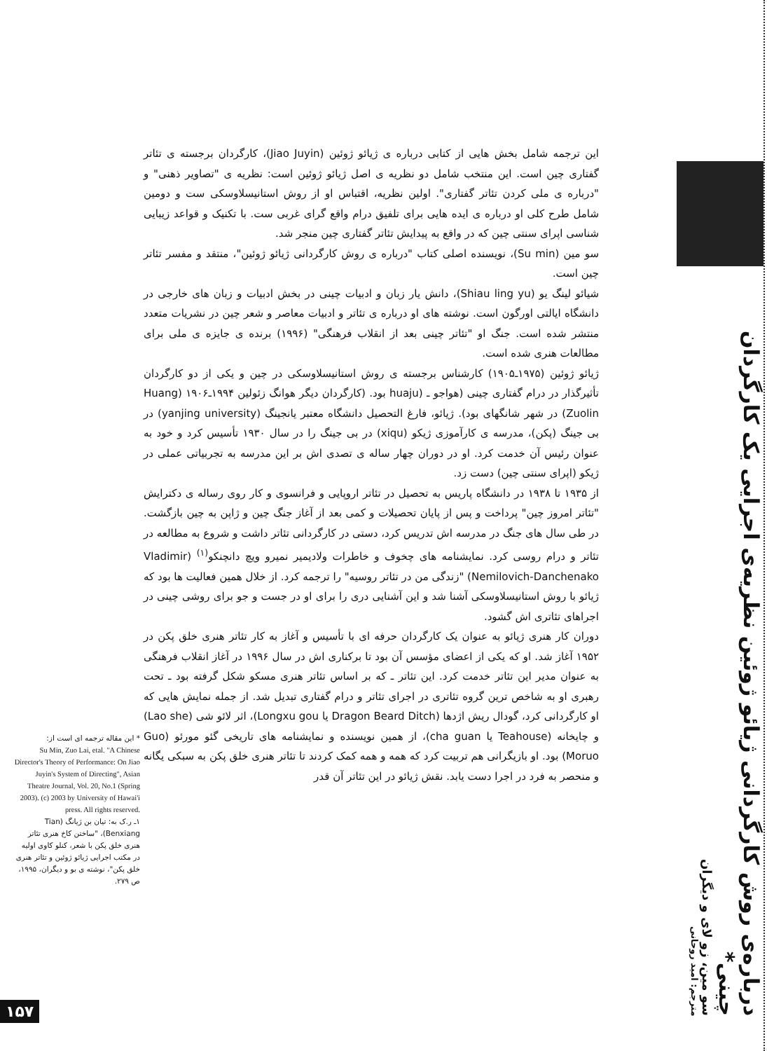این ترجمه شامل بخش هایی از کتابی درباره ی ژیائو ژوئین (Jiao Juyin)، کارگردان برجسته ی تئاتر گفتاری چین است. این منتخب شامل دو نظریه ی اصل ژیائو ژوئین است: نظریه ی "تصاویر ذهنی" و "درباره ی ملی کردن تئاتر گفتاری". اولین نظریه، اقتباس او از روش استانیسلاوسکی ست و دومین شامل طرح کلی او درباره ی ایده هایی برای تلفیق درام واقع گرای غربی ست. با تکنیک و قواعد زیبایی شناسی اپرای سنتی چین که در واقع به پیدایش تئاتر گفتاری چین منجر شد.
سو مین (Su min)، نویسنده اصلی کتاب "درباره ی روش کارگردانی ژیائو ژوئین"، منتقد و مفسر تئاتر چین است.
شیائو لینگ یو (Shiau ling yu)، دانش یار زبان و ادبیات چینی در بخش ادبیات و زبان های خارجی در دانشگاه ایالتی اورگون است. نوشته های او درباره ی تئاتر و ادبیات معاصر و شعر چین در نشریات متعدد منتشر شده است. جنگ او "تئاتر چینی بعد از انقلاب فرهنگی" (۱۹۹۶) برنده ی جایزه ی ملی برای مطالعات هنری شده است.
ژیائو ژوئین (۱۹۷۵ـ۱۹۰۵) کارشناس برجسته ی روش استانیسلاوسکی در چین و یکی از دو کارگردان تأثیرگذار در درام گفتاری چینی (هواجو ـ (huaju بود. (کارگردان دیگر هوانگ زئولین ۱۹۹۴ـ۱۹۰۶ (Huang Zuolin) در شهر شانگهای بود). ژیائو، فارغ التحصیل دانشگاه معتبر یانجینگ (yanjing university) در بی جینگ (پکن)، مدرسه ی کارآموزی ژیکو (xiqu) در بی جینگ را در سال ۱۹۳۰ تأسیس کرد و خود به عنوان رئیس آن خدمت کرد. او در دوران چهار ساله ی تصدی اش بر این مدرسه به تجربیاتی عملی در ژیکو (اپرای سنتی چین) دست زد.
از ۱۹۳۵ تا ۱۹۳۸ در دانشگاه پاریس به تحصیل در تئاتر اروپایی و فرانسوی و کار روی رساله ی دکترایش "تئاتر امروز چین" پرداخت و پس از پایان تحصیلات و کمی بعد از آغاز جنگ چین و ژاپن به چین بازگشت. در طی سال های جنگ در مدرسه اش تدریس کرد، دستی در کارگردانی تئاتر داشت و شروع به مطالعه در تئاتر و درام روسی کرد. نمایشنامه های چخوف و خاطرات ولادیمیر نمیرو ویچ دانچنکو<sup>(۱)</sup> (Vladimir Nemilovich-Danchenako) "زندگی من در تئاتر روسیه" را ترجمه کرد. از خلال همین فعالیت ها بود که ژیائو با روش استانیسلاوسکی آشنا شد و این آشنایی دری را برای او در جست و جو برای روشی چینی در اجراهای تئاتری اش گشود.
دوران کار هنری ژیائو به عنوان یک کارگردان حرفه ای با تأسیس و آغاز به کار تئاتر هنری خلق پکن در ۱۹۵۲ آغاز شد. او که یکی از اعضای مؤسس آن بود تا برکناری اش در سال ۱۹۹۶ در آغاز انقلاب فرهنگی به عنوان مدیر این تئاتر خدمت کرد. این تئاتر ـ که بر اساس تئاتر هنری مسکو شکل گرفته بود ـ تحت رهبری او به شاخص ترین گروه تئاتری در اجرای تئاتر و درام گفتاری تبدیل شد. از جمله نمایش هایی که او کارگردانی کرد، گودال ریش اژدها (Dragon Beard Ditch یا Longxu gou)، اثر لائو شی (Lao she) و چایخانه (Teahouse یا cha guan)، از همین نویسنده و نمایشنامه های تاریخی گئو مورئو (Guo Moruo) بود. او بازیگرانی هم تربیت کرد که همه و همه کمک کردند تا تئاتر هنری خلق پکن به سبکی یگانه و منحصر به فرد در اجرا دست یابد. نقش ژیائو در این تئاتر آن قدر
* این مقاله ترجمه ای است از:
Su Min, Zuo Lai, etal. "A Chinese Director's Theory of Performance: On Jiao Juyin's System of Directing", Asian Theatre Journal, Vol. 20, No.1 (Spring 2003). (c) 2003 by University of Hawai'i press. All rights reserved.
۱ـ ر.ک به: تیان بن ژیانگ (Tian Benxiang)، "ساختن کاخ هنری تئاتر هنری خلق پکن با شعر، کنلو کاوی اولیه در مکتب اجرایی ژیائو ژوئین و تئاتر هنری خلق پکن"، نوشته ی بو و دیگران، ۱۹۹۵، ص ۲۷۹.
درباره‌ی روش کارگردانی ژیائو ژوئین نظریه‌ی اجرایی یک کارگردان چینی*
سو مین، زو لای و دیگران
مترجم: امید روحانی
۱۵۷